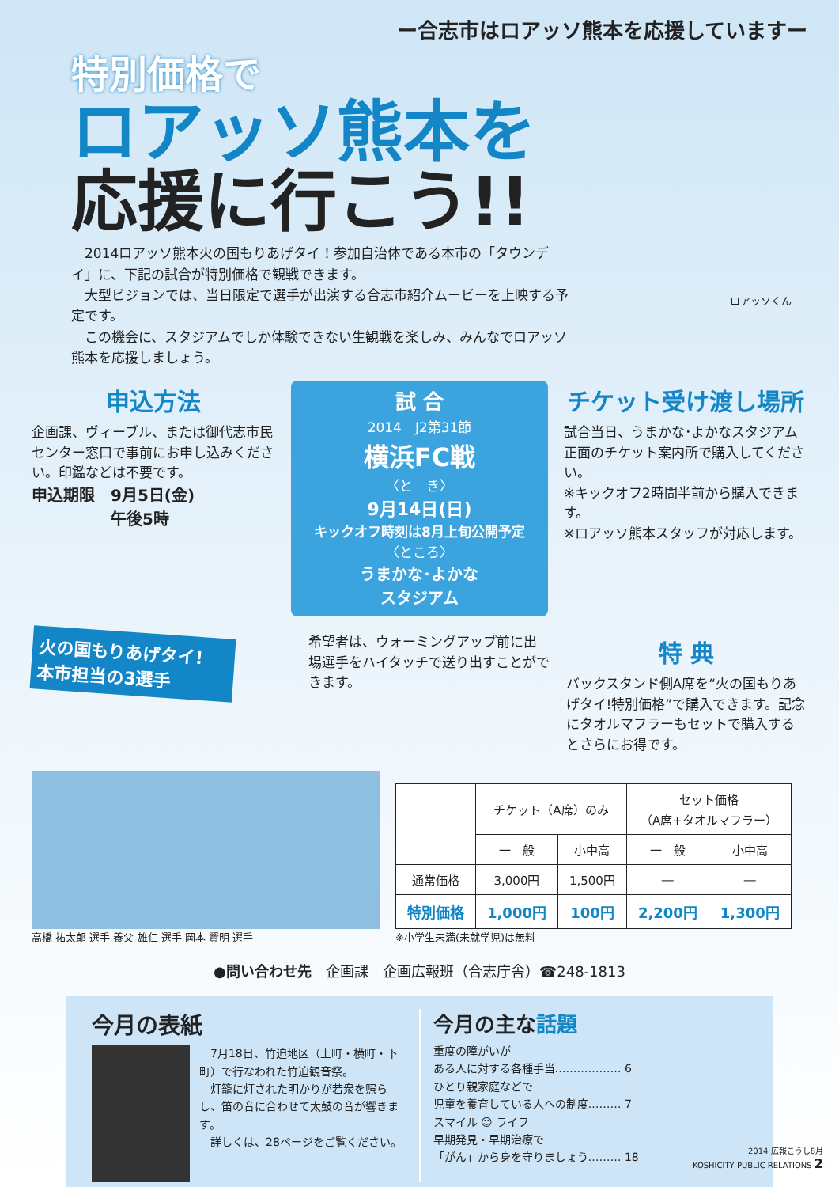ー合志市はロアッソ熊本を応援していますー
特別価格で
ロアッソ熊本を
応援に行こう!!
　2014ロアッソ熊本火の国もりあげタイ！参加自治体である本市の「タウンデイ」に、下記の試合が特別価格で観戦できます。
　大型ビジョンでは、当日限定で選手が出演する合志市紹介ムービーを上映する予定です。
　この機会に、スタジアムでしか体験できない生観戦を楽しみ、みんなでロアッソ熊本を応援しましょう。
ロアッソくん
申込方法
企画課、ヴィーブル、または御代志市民センター窓口で事前にお申し込みください。印鑑などは不要です。
申込期限　9月5日(金)
　　　　　午後5時
試 合
2014　J2第31節
横浜FC戦
〈と　き〉
9月14日(日)
キックオフ時刻は8月上旬公開予定
〈ところ〉
うまかな･よかな
スタジアム
チケット受け渡し場所
試合当日、うまかな･よかなスタジアム正面のチケット案内所で購入してください。
※キックオフ2時間半前から購入できます。
※ロアッソ熊本スタッフが対応します。
火の国もりあげタイ!
本市担当の3選手
希望者は、ウォーミングアップ前に出場選手をハイタッチで送り出すことができます。
特 典
バックスタンド側A席を“火の国もりあげタイ!特別価格”で購入できます。記念にタオルマフラーもセットで購入するとさらにお得です。
高橋 祐太郎 選手 養父 雄仁 選手 岡本 賢明 選手
| | チケット（A席）のみ | | セット価格 （A席+タオルマフラー） | |
| --- | --- | --- | --- | --- |
| | 一 般 | 小中高 | 一 般 | 小中高 |
| 通常価格 | 3,000円 | 1,500円 | ― | ― |
| 特別価格 | 1,000円 | 100円 | 2,200円 | 1,300円 |
※小学生未満(未就学児)は無料
●問い合わせ先　企画課　企画広報班（合志庁舎）☎248-1813
今月の表紙
　7月18日、竹迫地区（上町・横町・下町）で行なわれた竹迫観音祭。
　灯籠に灯された明かりが若衆を照らし、笛の音に合わせて太鼓の音が響きます。
　詳しくは、28ページをご覧ください。
今月の主な話題
重度の障がいが
ある人に対する各種手当……………… 6
ひとり親家庭などで
児童を養育している人への制度……… 7
スマイル ☺ ライフ
早期発見・早期治療で
「がん」から身を守りましょう……… 18
2014 広報こうし8月
KOSHICITY PUBLIC RELATIONS 2